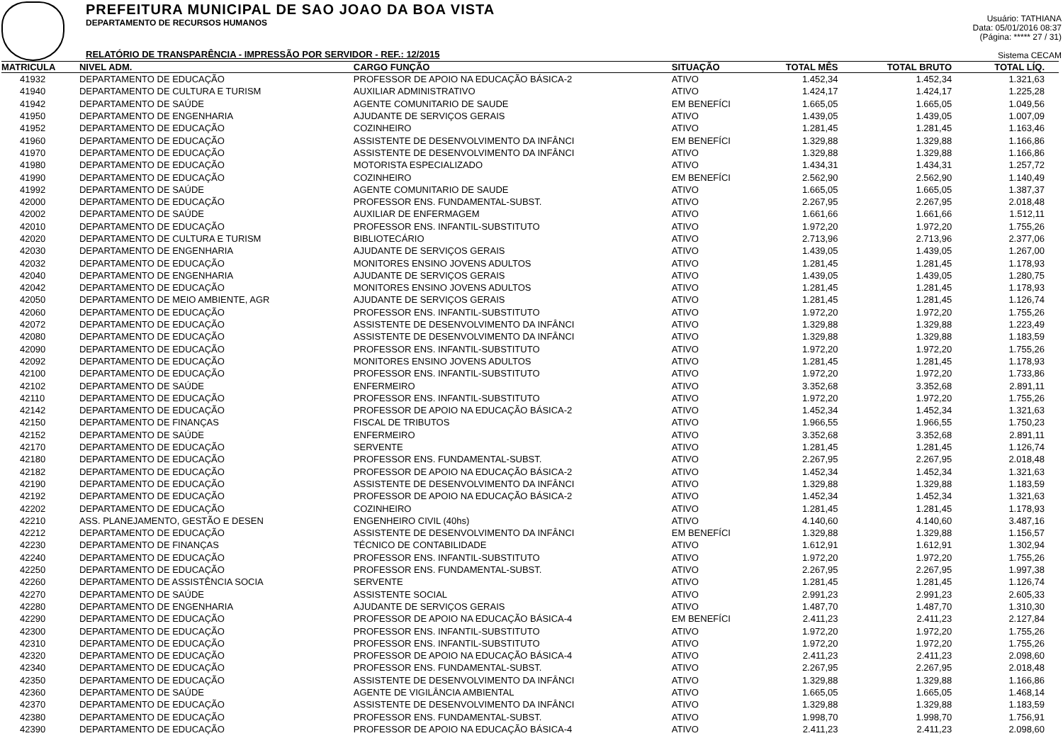PREFEITURA MUNICIPAL DE SAO JOAO DA BOA VISTA
DEPARTAMENTO DE RECURSOS HUMANOS
RELATÓRIO DE TRANSPARÊNCIA - IMPRESSÃO POR SERVIDOR - REF.: 12/2015
Usuário: TATHIANA
Data: 05/01/2016 08:37
(Página: ***** 27 / 31)
Sistema CECAM
| MATRICULA | NIVEL ADM. | CARGO FUNÇÃO | SITUAÇÃO | TOTAL MÊS | TOTAL BRUTO | TOTAL LÍQ. |
| --- | --- | --- | --- | --- | --- | --- |
| 41932 | DEPARTAMENTO DE EDUCAÇÃO | PROFESSOR DE APOIO NA EDUCAÇÃO BÁSICA-2 | ATIVO | 1.452,34 | 1.452,34 | 1.321,63 |
| 41940 | DEPARTAMENTO DE CULTURA E TURISM | AUXILIAR ADMINISTRATIVO | ATIVO | 1.424,17 | 1.424,17 | 1.225,28 |
| 41942 | DEPARTAMENTO DE SAÚDE | AGENTE COMUNITARIO DE SAUDE | EM BENEFÍCI | 1.665,05 | 1.665,05 | 1.049,56 |
| 41950 | DEPARTAMENTO DE ENGENHARIA | AJUDANTE DE SERVIÇOS GERAIS | ATIVO | 1.439,05 | 1.439,05 | 1.007,09 |
| 41952 | DEPARTAMENTO DE EDUCAÇÃO | COZINHEIRO | ATIVO | 1.281,45 | 1.281,45 | 1.163,46 |
| 41960 | DEPARTAMENTO DE EDUCAÇÃO | ASSISTENTE DE DESENVOLVIMENTO DA INFÂNCI | EM BENEFÍCI | 1.329,88 | 1.329,88 | 1.166,86 |
| 41970 | DEPARTAMENTO DE EDUCAÇÃO | ASSISTENTE DE DESENVOLVIMENTO DA INFÂNCI | ATIVO | 1.329,88 | 1.329,88 | 1.166,86 |
| 41980 | DEPARTAMENTO DE EDUCAÇÃO | MOTORISTA ESPECIALIZADO | ATIVO | 1.434,31 | 1.434,31 | 1.257,72 |
| 41990 | DEPARTAMENTO DE EDUCAÇÃO | COZINHEIRO | EM BENEFÍCI | 2.562,90 | 2.562,90 | 1.140,49 |
| 41992 | DEPARTAMENTO DE SAÚDE | AGENTE COMUNITARIO DE SAUDE | ATIVO | 1.665,05 | 1.665,05 | 1.387,37 |
| 42000 | DEPARTAMENTO DE EDUCAÇÃO | PROFESSOR ENS. FUNDAMENTAL-SUBST. | ATIVO | 2.267,95 | 2.267,95 | 2.018,48 |
| 42002 | DEPARTAMENTO DE SAÚDE | AUXILIAR DE ENFERMAGEM | ATIVO | 1.661,66 | 1.661,66 | 1.512,11 |
| 42010 | DEPARTAMENTO DE EDUCAÇÃO | PROFESSOR ENS. INFANTIL-SUBSTITUTO | ATIVO | 1.972,20 | 1.972,20 | 1.755,26 |
| 42020 | DEPARTAMENTO DE CULTURA E TURISM | BIBLIOTECÁRIO | ATIVO | 2.713,96 | 2.713,96 | 2.377,06 |
| 42030 | DEPARTAMENTO DE ENGENHARIA | AJUDANTE DE SERVIÇOS GERAIS | ATIVO | 1.439,05 | 1.439,05 | 1.267,00 |
| 42032 | DEPARTAMENTO DE EDUCAÇÃO | MONITORES ENSINO JOVENS ADULTOS | ATIVO | 1.281,45 | 1.281,45 | 1.178,93 |
| 42040 | DEPARTAMENTO DE ENGENHARIA | AJUDANTE DE SERVIÇOS GERAIS | ATIVO | 1.439,05 | 1.439,05 | 1.280,75 |
| 42042 | DEPARTAMENTO DE EDUCAÇÃO | MONITORES ENSINO JOVENS ADULTOS | ATIVO | 1.281,45 | 1.281,45 | 1.178,93 |
| 42050 | DEPARTAMENTO DE MEIO AMBIENTE, AGR | AJUDANTE DE SERVIÇOS GERAIS | ATIVO | 1.281,45 | 1.281,45 | 1.126,74 |
| 42060 | DEPARTAMENTO DE EDUCAÇÃO | PROFESSOR ENS. INFANTIL-SUBSTITUTO | ATIVO | 1.972,20 | 1.972,20 | 1.755,26 |
| 42072 | DEPARTAMENTO DE EDUCAÇÃO | ASSISTENTE DE DESENVOLVIMENTO DA INFÂNCI | ATIVO | 1.329,88 | 1.329,88 | 1.223,49 |
| 42080 | DEPARTAMENTO DE EDUCAÇÃO | ASSISTENTE DE DESENVOLVIMENTO DA INFÂNCI | ATIVO | 1.329,88 | 1.329,88 | 1.183,59 |
| 42090 | DEPARTAMENTO DE EDUCAÇÃO | PROFESSOR ENS. INFANTIL-SUBSTITUTO | ATIVO | 1.972,20 | 1.972,20 | 1.755,26 |
| 42092 | DEPARTAMENTO DE EDUCAÇÃO | MONITORES ENSINO JOVENS ADULTOS | ATIVO | 1.281,45 | 1.281,45 | 1.178,93 |
| 42100 | DEPARTAMENTO DE EDUCAÇÃO | PROFESSOR ENS. INFANTIL-SUBSTITUTO | ATIVO | 1.972,20 | 1.972,20 | 1.733,86 |
| 42102 | DEPARTAMENTO DE SAÚDE | ENFERMEIRO | ATIVO | 3.352,68 | 3.352,68 | 2.891,11 |
| 42110 | DEPARTAMENTO DE EDUCAÇÃO | PROFESSOR ENS. INFANTIL-SUBSTITUTO | ATIVO | 1.972,20 | 1.972,20 | 1.755,26 |
| 42142 | DEPARTAMENTO DE EDUCAÇÃO | PROFESSOR DE APOIO NA EDUCAÇÃO BÁSICA-2 | ATIVO | 1.452,34 | 1.452,34 | 1.321,63 |
| 42150 | DEPARTAMENTO DE FINANÇAS | FISCAL DE TRIBUTOS | ATIVO | 1.966,55 | 1.966,55 | 1.750,23 |
| 42152 | DEPARTAMENTO DE SAÚDE | ENFERMEIRO | ATIVO | 3.352,68 | 3.352,68 | 2.891,11 |
| 42170 | DEPARTAMENTO DE EDUCAÇÃO | SERVENTE | ATIVO | 1.281,45 | 1.281,45 | 1.126,74 |
| 42180 | DEPARTAMENTO DE EDUCAÇÃO | PROFESSOR ENS. FUNDAMENTAL-SUBST. | ATIVO | 2.267,95 | 2.267,95 | 2.018,48 |
| 42182 | DEPARTAMENTO DE EDUCAÇÃO | PROFESSOR DE APOIO NA EDUCAÇÃO BÁSICA-2 | ATIVO | 1.452,34 | 1.452,34 | 1.321,63 |
| 42190 | DEPARTAMENTO DE EDUCAÇÃO | ASSISTENTE DE DESENVOLVIMENTO DA INFÂNCI | ATIVO | 1.329,88 | 1.329,88 | 1.183,59 |
| 42192 | DEPARTAMENTO DE EDUCAÇÃO | PROFESSOR DE APOIO NA EDUCAÇÃO BÁSICA-2 | ATIVO | 1.452,34 | 1.452,34 | 1.321,63 |
| 42202 | DEPARTAMENTO DE EDUCAÇÃO | COZINHEIRO | ATIVO | 1.281,45 | 1.281,45 | 1.178,93 |
| 42210 | ASS. PLANEJAMENTO, GESTÃO E DESEN | ENGENHEIRO CIVIL (40hs) | ATIVO | 4.140,60 | 4.140,60 | 3.487,16 |
| 42212 | DEPARTAMENTO DE EDUCAÇÃO | ASSISTENTE DE DESENVOLVIMENTO DA INFÂNCI | EM BENEFÍCI | 1.329,88 | 1.329,88 | 1.156,57 |
| 42230 | DEPARTAMENTO DE FINANÇAS | TÉCNICO DE CONTABILIDADE | ATIVO | 1.612,91 | 1.612,91 | 1.302,94 |
| 42240 | DEPARTAMENTO DE EDUCAÇÃO | PROFESSOR ENS. INFANTIL-SUBSTITUTO | ATIVO | 1.972,20 | 1.972,20 | 1.755,26 |
| 42250 | DEPARTAMENTO DE EDUCAÇÃO | PROFESSOR ENS. FUNDAMENTAL-SUBST. | ATIVO | 2.267,95 | 2.267,95 | 1.997,38 |
| 42260 | DEPARTAMENTO DE ASSISTÊNCIA SOCIA | SERVENTE | ATIVO | 1.281,45 | 1.281,45 | 1.126,74 |
| 42270 | DEPARTAMENTO DE SAÚDE | ASSISTENTE SOCIAL | ATIVO | 2.991,23 | 2.991,23 | 2.605,33 |
| 42280 | DEPARTAMENTO DE ENGENHARIA | AJUDANTE DE SERVIÇOS GERAIS | ATIVO | 1.487,70 | 1.487,70 | 1.310,30 |
| 42290 | DEPARTAMENTO DE EDUCAÇÃO | PROFESSOR DE APOIO NA EDUCAÇÃO BÁSICA-4 | EM BENEFÍCI | 2.411,23 | 2.411,23 | 2.127,84 |
| 42300 | DEPARTAMENTO DE EDUCAÇÃO | PROFESSOR ENS. INFANTIL-SUBSTITUTO | ATIVO | 1.972,20 | 1.972,20 | 1.755,26 |
| 42310 | DEPARTAMENTO DE EDUCAÇÃO | PROFESSOR ENS. INFANTIL-SUBSTITUTO | ATIVO | 1.972,20 | 1.972,20 | 1.755,26 |
| 42320 | DEPARTAMENTO DE EDUCAÇÃO | PROFESSOR DE APOIO NA EDUCAÇÃO BÁSICA-4 | ATIVO | 2.411,23 | 2.411,23 | 2.098,60 |
| 42340 | DEPARTAMENTO DE EDUCAÇÃO | PROFESSOR ENS. FUNDAMENTAL-SUBST. | ATIVO | 2.267,95 | 2.267,95 | 2.018,48 |
| 42350 | DEPARTAMENTO DE EDUCAÇÃO | ASSISTENTE DE DESENVOLVIMENTO DA INFÂNCI | ATIVO | 1.329,88 | 1.329,88 | 1.166,86 |
| 42360 | DEPARTAMENTO DE SAÚDE | AGENTE DE VIGILÂNCIA AMBIENTAL | ATIVO | 1.665,05 | 1.665,05 | 1.468,14 |
| 42370 | DEPARTAMENTO DE EDUCAÇÃO | ASSISTENTE DE DESENVOLVIMENTO DA INFÂNCI | ATIVO | 1.329,88 | 1.329,88 | 1.183,59 |
| 42380 | DEPARTAMENTO DE EDUCAÇÃO | PROFESSOR ENS. FUNDAMENTAL-SUBST. | ATIVO | 1.998,70 | 1.998,70 | 1.756,91 |
| 42390 | DEPARTAMENTO DE EDUCAÇÃO | PROFESSOR DE APOIO NA EDUCAÇÃO BÁSICA-4 | ATIVO | 2.411,23 | 2.411,23 | 2.098,60 |